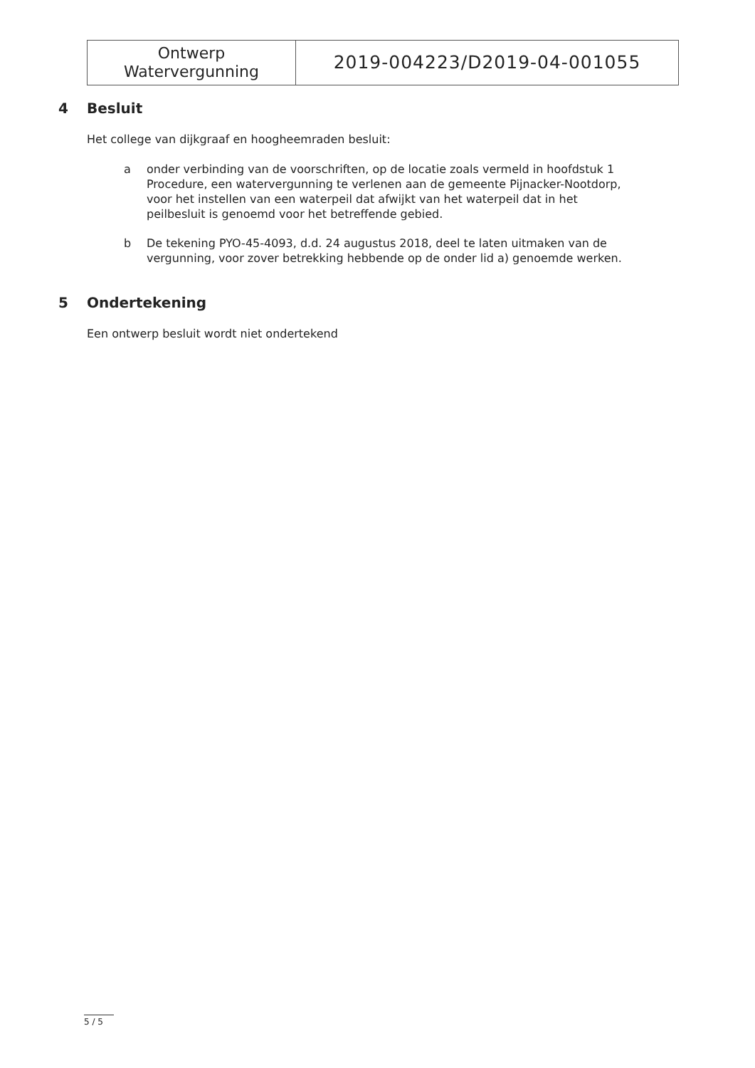| Ontwerp Watervergunning | 2019-004223/D2019-04-001055 |
4 Besluit
Het college van dijkgraaf en hoogheemraden besluit:
a onder verbinding van de voorschriften, op de locatie zoals vermeld in hoofdstuk 1 Procedure, een watervergunning te verlenen aan de gemeente Pijnacker-Nootdorp, voor het instellen van een waterpeil dat afwijkt van het waterpeil dat in het peilbesluit is genoemd voor het betreffende gebied.
b De tekening PYO-45-4093, d.d. 24 augustus 2018, deel te laten uitmaken van de vergunning, voor zover betrekking hebbende op de onder lid a) genoemde werken.
5 Ondertekening
Een ontwerp besluit wordt niet ondertekend
5 / 5